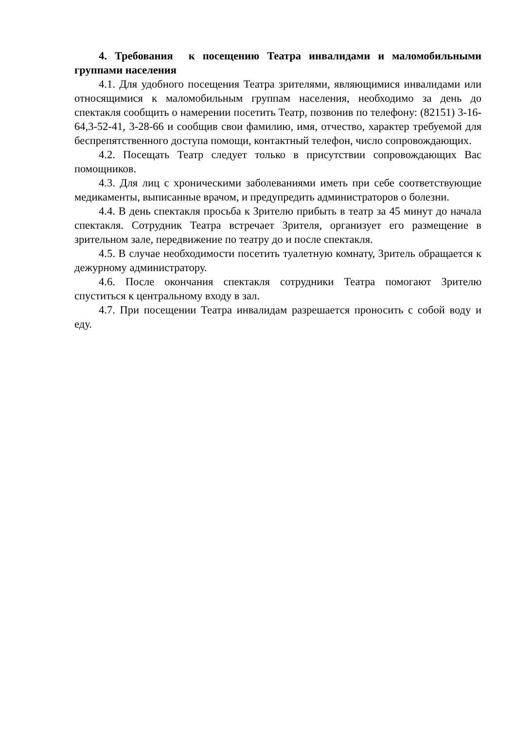4. Требования к посещению Театра инвалидами и маломобильными группами населения
4.1. Для удобного посещения Театра зрителями, являющимися инвалидами или относящимися к маломобильным группам населения, необходимо за день до спектакля сообщить о намерении посетить Театр, позвонив по телефону: (82151) 3-16-64,3-52-41, 3-28-66 и сообщив свои фамилию, имя, отчество, характер требуемой для беспрепятственного доступа помощи, контактный телефон, число сопровождающих.
4.2. Посещать Театр следует только в присутствии сопровождающих Вас помощников.
4.3. Для лиц с хроническими заболеваниями иметь при себе соответствующие медикаменты, выписанные врачом, и предупредить администраторов о болезни.
4.4. В день спектакля просьба к Зрителю прибыть в театр за 45 минут до начала спектакля. Сотрудник Театра встречает Зрителя, организует его размещение в зрительном зале, передвижение по театру до и после спектакля.
4.5. В случае необходимости посетить туалетную комнату, Зритель обращается к дежурному администратору.
4.6. После окончания спектакля сотрудники Театра помогают Зрителю спуститься к центральному входу в зал.
4.7. При посещении Театра инвалидам разрешается проносить с собой воду и еду.